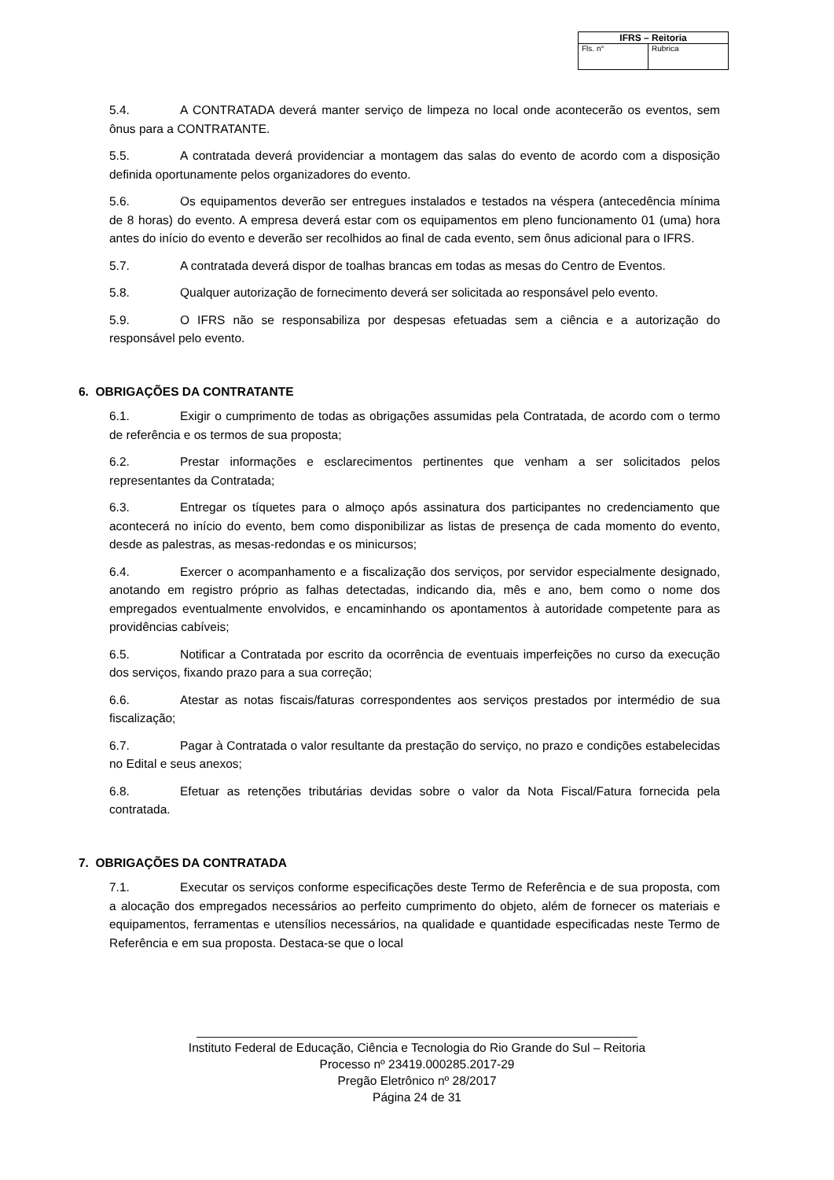| IFRS – Reitoria | |
| --- | --- |
| Fls. n° | Rubrica |
5.4. A CONTRATADA deverá manter serviço de limpeza no local onde acontecerão os eventos, sem ônus para a CONTRATANTE.
5.5. A contratada deverá providenciar a montagem das salas do evento de acordo com a disposição definida oportunamente pelos organizadores do evento.
5.6. Os equipamentos deverão ser entregues instalados e testados na véspera (antecedência mínima de 8 horas) do evento. A empresa deverá estar com os equipamentos em pleno funcionamento 01 (uma) hora antes do início do evento e deverão ser recolhidos ao final de cada evento, sem ônus adicional para o IFRS.
5.7. A contratada deverá dispor de toalhas brancas em todas as mesas do Centro de Eventos.
5.8. Qualquer autorização de fornecimento deverá ser solicitada ao responsável pelo evento.
5.9. O IFRS não se responsabiliza por despesas efetuadas sem a ciência e a autorização do responsável pelo evento.
6. OBRIGAÇÕES DA CONTRATANTE
6.1. Exigir o cumprimento de todas as obrigações assumidas pela Contratada, de acordo com o termo de referência e os termos de sua proposta;
6.2. Prestar informações e esclarecimentos pertinentes que venham a ser solicitados pelos representantes da Contratada;
6.3. Entregar os tíquetes para o almoço após assinatura dos participantes no credenciamento que acontecerá no início do evento, bem como disponibilizar as listas de presença de cada momento do evento, desde as palestras, as mesas-redondas e os minicursos;
6.4. Exercer o acompanhamento e a fiscalização dos serviços, por servidor especialmente designado, anotando em registro próprio as falhas detectadas, indicando dia, mês e ano, bem como o nome dos empregados eventualmente envolvidos, e encaminhando os apontamentos à autoridade competente para as providências cabíveis;
6.5. Notificar a Contratada por escrito da ocorrência de eventuais imperfeições no curso da execução dos serviços, fixando prazo para a sua correção;
6.6. Atestar as notas fiscais/faturas correspondentes aos serviços prestados por intermédio de sua fiscalização;
6.7. Pagar à Contratada o valor resultante da prestação do serviço, no prazo e condições estabelecidas no Edital e seus anexos;
6.8. Efetuar as retenções tributárias devidas sobre o valor da Nota Fiscal/Fatura fornecida pela contratada.
7. OBRIGAÇÕES DA CONTRATADA
7.1. Executar os serviços conforme especificações deste Termo de Referência e de sua proposta, com a alocação dos empregados necessários ao perfeito cumprimento do objeto, além de fornecer os materiais e equipamentos, ferramentas e utensílios necessários, na qualidade e quantidade especificadas neste Termo de Referência e em sua proposta. Destaca-se que o local
_________________________________________________________________
Instituto Federal de Educação, Ciência e Tecnologia do Rio Grande do Sul – Reitoria
Processo nº 23419.000285.2017-29
Pregão Eletrônico nº 28/2017
Página 24 de 31